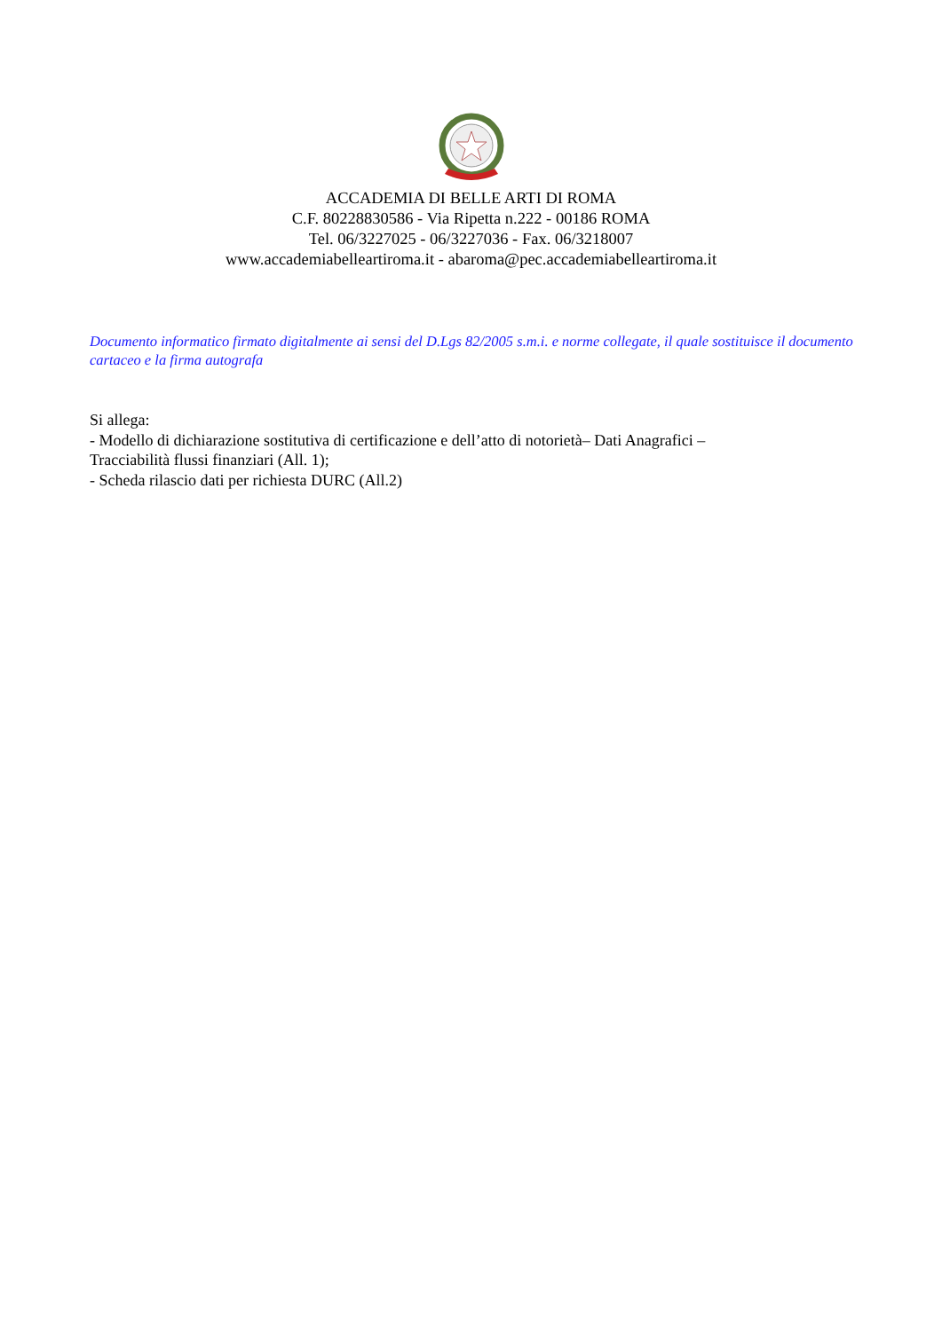ACCADEMIA DI BELLE ARTI DI ROMA
C.F. 80228830586 - Via Ripetta n.222 - 00186 ROMA
Tel. 06/3227025 - 06/3227036 - Fax. 06/3218007
www.accademiabelleartiroma.it - abaroma@pec.accademiabelleartiroma.it
Documento informatico firmato digitalmente ai sensi del D.Lgs 82/2005 s.m.i. e norme collegate, il quale sostituisce il documento cartaceo e la firma autografa
Si allega:
- Modello di dichiarazione sostitutiva di certificazione e dell’atto di notorietà– Dati Anagrafici –
Tracciabilità flussi finanziari (All. 1);
- Scheda rilascio dati per richiesta DURC (All.2)